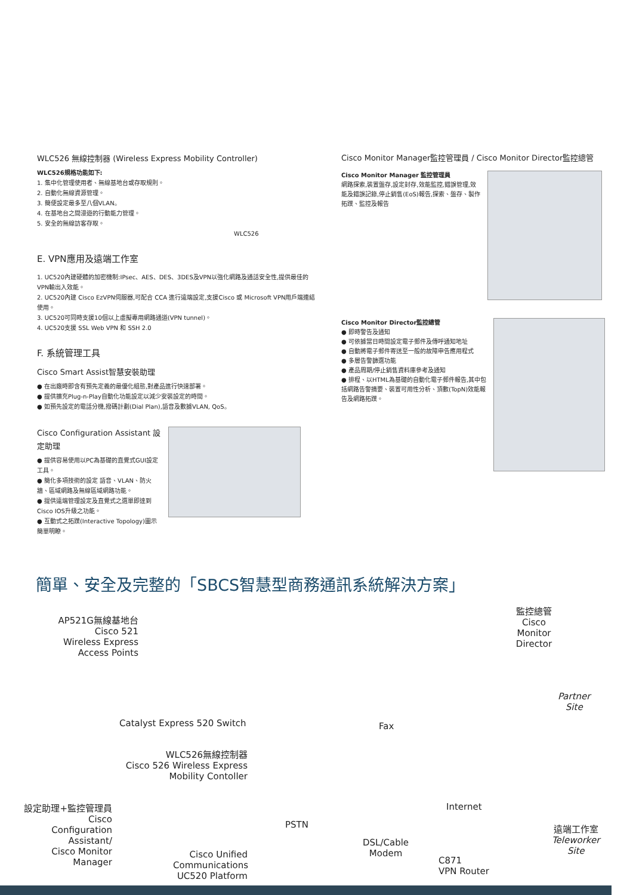WLC526 無線控制器 (Wireless Express Mobility Controller)
WLC526規格功能如下:
1. 集中化管理使用者、無線基地台或存取規則。
2. 自動化無線資源管理。
3. 簡便設定最多至八個VLAN。
4. 在基地台之間漫遊的行動能力管理。
5. 安全的無線訪客存取。
WLC526
E. VPN應用及遠端工作室
1. UC520內建硬體的加密機制:IPsec、AES、DES、3DES及VPN以強化網路及通話安全性,提供最佳的VPN輸出入效能。
2. UC520內建 Cisco EzVPN伺服器,可配合 CCA 進行遠端設定,支援Cisco 或 Microsoft VPN用戶端連結使用。
3. UC520可同時支援10個以上虛擬專用網路通道(VPN tunnel)。
4. UC520支援 SSL Web VPN 和 SSH 2.0
F. 系統管理工具
Cisco Smart Assist智慧安裝助理
● 在出廠時即含有預先定義的最優化組態,對產品進行快速部署。
● 提供擴充Plug-n-Play自動化功能設定以減少安裝設定的時間。
● 如預先設定的電話分機,撥碼計劃(Dial Plan),語音及數據VLAN, QoS。
Cisco Configuration Assistant 設定助理
● 提供容易使用以PC為基礎的直覺式GUI設定工具。
● 簡化多項技術的設定 語音、VLAN、防火牆、區域網路及無線區域網路功能。
● 提供遠端管理設定及直覺式之選單即達到Cisco IOS升級之功能。
● 互動式之拓蹼(Interactive Topology)圖示簡單明瞭。
Cisco Monitor Manager監控管理員 / Cisco Monitor Director監控總管
Cisco Monitor Manager 監控管理員
網路探索,裝置盤存,設定封存,效能監控,錯誤管理,效能及錯誤記錄,停止銷售(EoS)報告,探索、盤存、製作拓蹼、監控及報告
Cisco Monitor Director監控總管
● 即時警告及通知
● 可依據當日時間設定電子郵件及傳呼通知地址
● 自動將電子郵件寄送至一般的故障申告應用程式
● 多層告警篩選功能
● 產品周期/停止銷售資料庫參考及通知
● 排程、以HTML為基礎的自動化電子郵件報告,其中包括網路告警摘要、裝置可用性分析、頂數(TopN)效能報告及網路拓蹼。
簡單、安全及完整的「SBCS智慧型商務通訊系統解決方案」
AP521G無線基地台
Cisco 521
Wireless Express
Access Points
監控總管
Cisco
Monitor
Director
Partner
Site
Catalyst Express 520 Switch Fax
WLC526無線控制器
Cisco 526 Wireless Express
Mobility Contoller
設定助理+監控管理員
Cisco
Configuration
Assistant/
Cisco Monitor
Manager
PSTN
Internet
DSL/Cable
Modem
Cisco Unified Communications UC520 Platform
C871
VPN Router
遠端工作室
Teleworker
Site